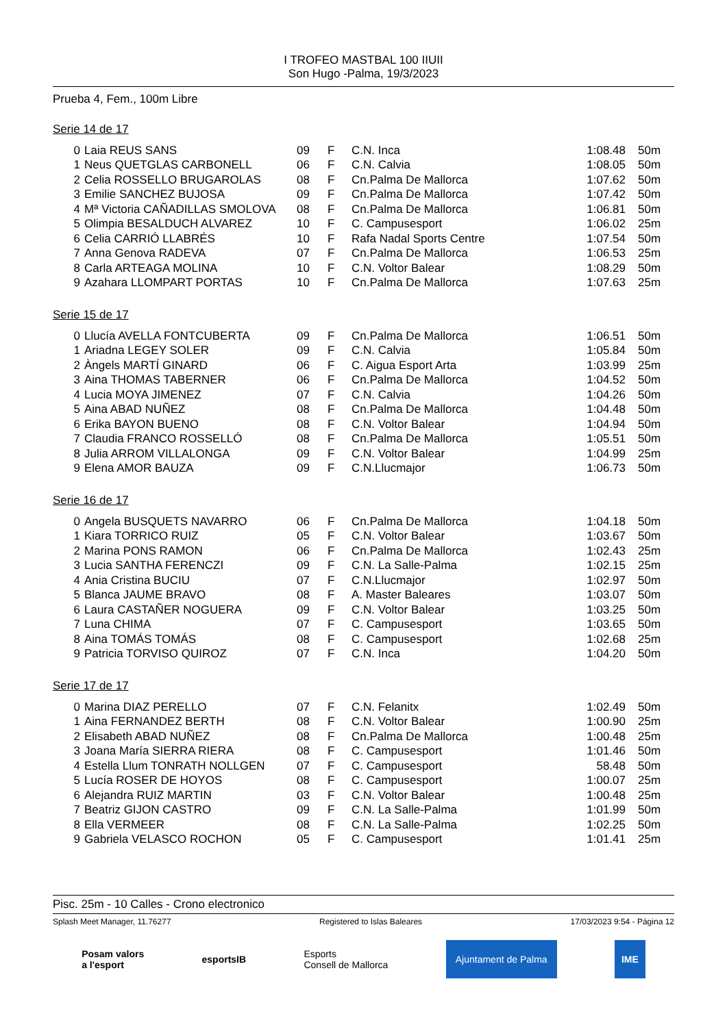I TROFEO MASTBAL 100 IIUII
Son Hugo -Palma, 19/3/2023
Prueba 4, Fem., 100m Libre
Serie 14 de 17
| 0 | Laia REUS SANS | 09 | F | C.N. Inca | | 1:08.48 | 50m |
| 1 | Neus QUETGLAS CARBONELL | 06 | F | C.N. Calvia | | 1:08.05 | 50m |
| 2 | Celia ROSSELLO BRUGAROLAS | 08 | F | Cn.Palma De Mallorca | | 1:07.62 | 50m |
| 3 | Emilie SANCHEZ BUJOSA | 09 | F | Cn.Palma De Mallorca | | 1:07.42 | 50m |
| 4 | Mª Victoria CAÑADILLAS SMOLOVA | 08 | F | Cn.Palma De Mallorca | | 1:06.81 | 50m |
| 5 | Olimpia BESALDUCH ALVAREZ | 10 | F | C. Campusesport | | 1:06.02 | 25m |
| 6 | Celia CARRIÓ LLABRÉS | 10 | F | Rafa Nadal Sports Centre | | 1:07.54 | 50m |
| 7 | Anna Genova RADEVA | 07 | F | Cn.Palma De Mallorca | | 1:06.53 | 25m |
| 8 | Carla ARTEAGA MOLINA | 10 | F | C.N. Voltor Balear | | 1:08.29 | 50m |
| 9 | Azahara LLOMPART PORTAS | 10 | F | Cn.Palma De Mallorca | | 1:07.63 | 25m |
Serie 15 de 17
| 0 | Llucía AVELLA FONTCUBERTA | 09 | F | Cn.Palma De Mallorca | | 1:06.51 | 50m |
| 1 | Ariadna LEGEY SOLER | 09 | F | C.N. Calvia | | 1:05.84 | 50m |
| 2 | Àngels MARTÍ GINARD | 06 | F | C. Aigua Esport Arta | | 1:03.99 | 25m |
| 3 | Aina THOMAS TABERNER | 06 | F | Cn.Palma De Mallorca | | 1:04.52 | 50m |
| 4 | Lucia MOYA JIMENEZ | 07 | F | C.N. Calvia | | 1:04.26 | 50m |
| 5 | Aina ABAD NUÑEZ | 08 | F | Cn.Palma De Mallorca | | 1:04.48 | 50m |
| 6 | Erika BAYON BUENO | 08 | F | C.N. Voltor Balear | | 1:04.94 | 50m |
| 7 | Claudia FRANCO ROSSELLÓ | 08 | F | Cn.Palma De Mallorca | | 1:05.51 | 50m |
| 8 | Julia ARROM VILLALONGA | 09 | F | C.N. Voltor Balear | | 1:04.99 | 25m |
| 9 | Elena AMOR BAUZA | 09 | F | C.N.Llucmajor | | 1:06.73 | 50m |
Serie 16 de 17
| 0 | Angela BUSQUETS NAVARRO | 06 | F | Cn.Palma De Mallorca | | 1:04.18 | 50m |
| 1 | Kiara TORRICO RUIZ | 05 | F | C.N. Voltor Balear | | 1:03.67 | 50m |
| 2 | Marina PONS RAMON | 06 | F | Cn.Palma De Mallorca | | 1:02.43 | 25m |
| 3 | Lucia SANTHA FERENCZI | 09 | F | C.N. La Salle-Palma | | 1:02.15 | 25m |
| 4 | Ania Cristina BUCIU | 07 | F | C.N.Llucmajor | | 1:02.97 | 50m |
| 5 | Blanca JAUME BRAVO | 08 | F | A. Master Baleares | | 1:03.07 | 50m |
| 6 | Laura CASTAÑER NOGUERA | 09 | F | C.N. Voltor Balear | | 1:03.25 | 50m |
| 7 | Luna CHIMA | 07 | F | C. Campusesport | | 1:03.65 | 50m |
| 8 | Aina TOMÁS TOMÁS | 08 | F | C. Campusesport | | 1:02.68 | 25m |
| 9 | Patricia TORVISO QUIROZ | 07 | F | C.N. Inca | | 1:04.20 | 50m |
Serie 17 de 17
| 0 | Marina DIAZ PERELLO | 07 | F | C.N. Felanitx | | 1:02.49 | 50m |
| 1 | Aina FERNANDEZ BERTH | 08 | F | C.N. Voltor Balear | | 1:00.90 | 25m |
| 2 | Elisabeth ABAD NUÑEZ | 08 | F | Cn.Palma De Mallorca | | 1:00.48 | 25m |
| 3 | Joana María SIERRA RIERA | 08 | F | C. Campusesport | | 1:01.46 | 50m |
| 4 | Estella Llum TONRATH NOLLGEN | 07 | F | C. Campusesport | | 58.48 | 50m |
| 5 | Lucía ROSER DE HOYOS | 08 | F | C. Campusesport | | 1:00.07 | 25m |
| 6 | Alejandra RUIZ MARTIN | 03 | F | C.N. Voltor Balear | | 1:00.48 | 25m |
| 7 | Beatriz GIJON CASTRO | 09 | F | C.N. La Salle-Palma | | 1:01.99 | 50m |
| 8 | Ella VERMEER | 08 | F | C.N. La Salle-Palma | | 1:02.25 | 50m |
| 9 | Gabriela VELASCO ROCHON | 05 | F | C. Campusesport | | 1:01.41 | 25m |
Pisc. 25m - 10 Calles - Crono electronico
Splash Meet Manager, 11.76277 Registered to Islas Baleares 17/03/2023 9:54 - Página 12
Posam valors
a l'esport esportsIB Esports
Consell de Mallorca Ajuntament de Palma IME